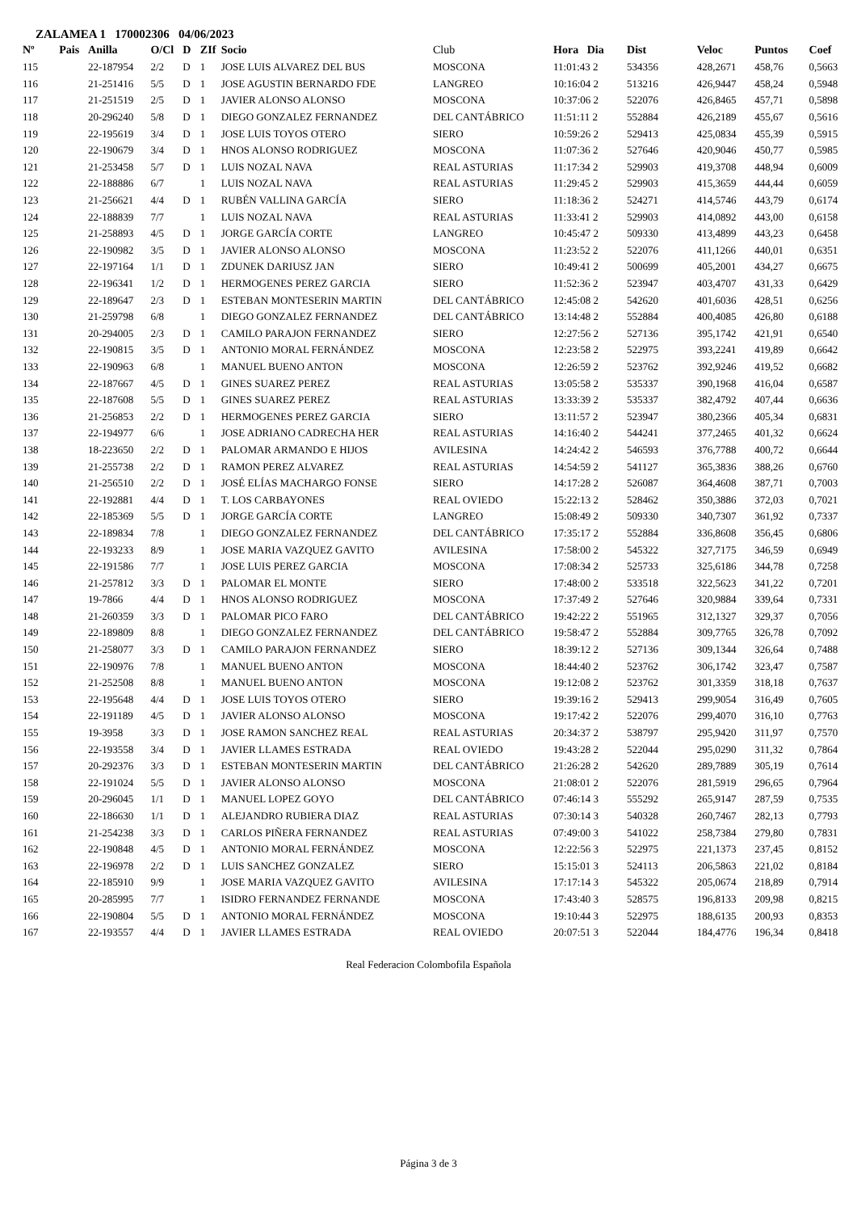ZALAMEA 1 170002306 04/06/2023
| Nº | Pais | Anilla | O/Cl | D | ZIf | Socio | Club | Hora Dia | Dist | Veloc | Puntos | Coef |
| --- | --- | --- | --- | --- | --- | --- | --- | --- | --- | --- | --- | --- |
| 115 | | 22-187954 | 2/2 | D | 1 | JOSE LUIS ALVAREZ DEL BUS | MOSCONA | 11:01:43 2 | 534356 | 428,2671 | 458,76 | 0,5663 |
| 116 | | 21-251416 | 5/5 | D | 1 | JOSE AGUSTIN BERNARDO FDE | LANGREO | 10:16:04 2 | 513216 | 426,9447 | 458,24 | 0,5948 |
| 117 | | 21-251519 | 2/5 | D | 1 | JAVIER ALONSO ALONSO | MOSCONA | 10:37:06 2 | 522076 | 426,8465 | 457,71 | 0,5898 |
| 118 | | 20-296240 | 5/8 | D | 1 | DIEGO GONZALEZ FERNANDEZ | DEL CANTÁBRICO | 11:51:11 2 | 552884 | 426,2189 | 455,67 | 0,5616 |
| 119 | | 22-195619 | 3/4 | D | 1 | JOSE LUIS TOYOS OTERO | SIERO | 10:59:26 2 | 529413 | 425,0834 | 455,39 | 0,5915 |
| 120 | | 22-190679 | 3/4 | D | 1 | HNOS ALONSO RODRIGUEZ | MOSCONA | 11:07:36 2 | 527646 | 420,9046 | 450,77 | 0,5985 |
| 121 | | 21-253458 | 5/7 | D | 1 | LUIS NOZAL NAVA | REAL ASTURIAS | 11:17:34 2 | 529903 | 419,3708 | 448,94 | 0,6009 |
| 122 | | 22-188886 | 6/7 | | 1 | LUIS NOZAL NAVA | REAL ASTURIAS | 11:29:45 2 | 529903 | 415,3659 | 444,44 | 0,6059 |
| 123 | | 21-256621 | 4/4 | D | 1 | RUBÉN VALLINA GARCÍA | SIERO | 11:18:36 2 | 524271 | 414,5746 | 443,79 | 0,6174 |
| 124 | | 22-188839 | 7/7 | | 1 | LUIS NOZAL NAVA | REAL ASTURIAS | 11:33:41 2 | 529903 | 414,0892 | 443,00 | 0,6158 |
| 125 | | 21-258893 | 4/5 | D | 1 | JORGE GARCÍA CORTE | LANGREO | 10:45:47 2 | 509330 | 413,4899 | 443,23 | 0,6458 |
| 126 | | 22-190982 | 3/5 | D | 1 | JAVIER ALONSO ALONSO | MOSCONA | 11:23:52 2 | 522076 | 411,1266 | 440,01 | 0,6351 |
| 127 | | 22-197164 | 1/1 | D | 1 | ZDUNEK DARIUSZ JAN | SIERO | 10:49:41 2 | 500699 | 405,2001 | 434,27 | 0,6675 |
| 128 | | 22-196341 | 1/2 | D | 1 | HERMOGENES PEREZ GARCIA | SIERO | 11:52:36 2 | 523947 | 403,4707 | 431,33 | 0,6429 |
| 129 | | 22-189647 | 2/3 | D | 1 | ESTEBAN MONTESERIN MARTIN | DEL CANTÁBRICO | 12:45:08 2 | 542620 | 401,6036 | 428,51 | 0,6256 |
| 130 | | 21-259798 | 6/8 | | 1 | DIEGO GONZALEZ FERNANDEZ | DEL CANTÁBRICO | 13:14:48 2 | 552884 | 400,4085 | 426,80 | 0,6188 |
| 131 | | 20-294005 | 2/3 | D | 1 | CAMILO PARAJON FERNANDEZ | SIERO | 12:27:56 2 | 527136 | 395,1742 | 421,91 | 0,6540 |
| 132 | | 22-190815 | 3/5 | D | 1 | ANTONIO MORAL FERNÁNDEZ | MOSCONA | 12:23:58 2 | 522975 | 393,2241 | 419,89 | 0,6642 |
| 133 | | 22-190963 | 6/8 | | 1 | MANUEL BUENO ANTON | MOSCONA | 12:26:59 2 | 523762 | 392,9246 | 419,52 | 0,6682 |
| 134 | | 22-187667 | 4/5 | D | 1 | GINES SUAREZ PEREZ | REAL ASTURIAS | 13:05:58 2 | 535337 | 390,1968 | 416,04 | 0,6587 |
| 135 | | 22-187608 | 5/5 | D | 1 | GINES SUAREZ PEREZ | REAL ASTURIAS | 13:33:39 2 | 535337 | 382,4792 | 407,44 | 0,6636 |
| 136 | | 21-256853 | 2/2 | D | 1 | HERMOGENES PEREZ GARCIA | SIERO | 13:11:57 2 | 523947 | 380,2366 | 405,34 | 0,6831 |
| 137 | | 22-194977 | 6/6 | | 1 | JOSE ADRIANO CADRECHA HER | REAL ASTURIAS | 14:16:40 2 | 544241 | 377,2465 | 401,32 | 0,6624 |
| 138 | | 18-223650 | 2/2 | D | 1 | PALOMAR ARMANDO E HIJOS | AVILESINA | 14:24:42 2 | 546593 | 376,7788 | 400,72 | 0,6644 |
| 139 | | 21-255738 | 2/2 | D | 1 | RAMON PEREZ ALVAREZ | REAL ASTURIAS | 14:54:59 2 | 541127 | 365,3836 | 388,26 | 0,6760 |
| 140 | | 21-256510 | 2/2 | D | 1 | JOSÉ ELÍAS MACHARGO FONSE | SIERO | 14:17:28 2 | 526087 | 364,4608 | 387,71 | 0,7003 |
| 141 | | 22-192881 | 4/4 | D | 1 | T. LOS CARBAYONES | REAL OVIEDO | 15:22:13 2 | 528462 | 350,3886 | 372,03 | 0,7021 |
| 142 | | 22-185369 | 5/5 | D | 1 | JORGE GARCÍA CORTE | LANGREO | 15:08:49 2 | 509330 | 340,7307 | 361,92 | 0,7337 |
| 143 | | 22-189834 | 7/8 | | 1 | DIEGO GONZALEZ FERNANDEZ | DEL CANTÁBRICO | 17:35:17 2 | 552884 | 336,8608 | 356,45 | 0,6806 |
| 144 | | 22-193233 | 8/9 | | 1 | JOSE MARIA VAZQUEZ GAVITO | AVILESINA | 17:58:00 2 | 545322 | 327,7175 | 346,59 | 0,6949 |
| 145 | | 22-191586 | 7/7 | | 1 | JOSE LUIS PEREZ GARCIA | MOSCONA | 17:08:34 2 | 525733 | 325,6186 | 344,78 | 0,7258 |
| 146 | | 21-257812 | 3/3 | D | 1 | PALOMAR EL MONTE | SIERO | 17:48:00 2 | 533518 | 322,5623 | 341,22 | 0,7201 |
| 147 | | 19-7866 | 4/4 | D | 1 | HNOS ALONSO RODRIGUEZ | MOSCONA | 17:37:49 2 | 527646 | 320,9884 | 339,64 | 0,7331 |
| 148 | | 21-260359 | 3/3 | D | 1 | PALOMAR PICO FARO | DEL CANTÁBRICO | 19:42:22 2 | 551965 | 312,1327 | 329,37 | 0,7056 |
| 149 | | 22-189809 | 8/8 | | 1 | DIEGO GONZALEZ FERNANDEZ | DEL CANTÁBRICO | 19:58:47 2 | 552884 | 309,7765 | 326,78 | 0,7092 |
| 150 | | 21-258077 | 3/3 | D | 1 | CAMILO PARAJON FERNANDEZ | SIERO | 18:39:12 2 | 527136 | 309,1344 | 326,64 | 0,7488 |
| 151 | | 22-190976 | 7/8 | | 1 | MANUEL BUENO ANTON | MOSCONA | 18:44:40 2 | 523762 | 306,1742 | 323,47 | 0,7587 |
| 152 | | 21-252508 | 8/8 | | 1 | MANUEL BUENO ANTON | MOSCONA | 19:12:08 2 | 523762 | 301,3359 | 318,18 | 0,7637 |
| 153 | | 22-195648 | 4/4 | D | 1 | JOSE LUIS TOYOS OTERO | SIERO | 19:39:16 2 | 529413 | 299,9054 | 316,49 | 0,7605 |
| 154 | | 22-191189 | 4/5 | D | 1 | JAVIER ALONSO ALONSO | MOSCONA | 19:17:42 2 | 522076 | 299,4070 | 316,10 | 0,7763 |
| 155 | | 19-3958 | 3/3 | D | 1 | JOSE RAMON SANCHEZ REAL | REAL ASTURIAS | 20:34:37 2 | 538797 | 295,9420 | 311,97 | 0,7570 |
| 156 | | 22-193558 | 3/4 | D | 1 | JAVIER LLAMES ESTRADA | REAL OVIEDO | 19:43:28 2 | 522044 | 295,0290 | 311,32 | 0,7864 |
| 157 | | 20-292376 | 3/3 | D | 1 | ESTEBAN MONTESERIN MARTIN | DEL CANTÁBRICO | 21:26:28 2 | 542620 | 289,7889 | 305,19 | 0,7614 |
| 158 | | 22-191024 | 5/5 | D | 1 | JAVIER ALONSO ALONSO | MOSCONA | 21:08:01 2 | 522076 | 281,5919 | 296,65 | 0,7964 |
| 159 | | 20-296045 | 1/1 | D | 1 | MANUEL LOPEZ GOYO | DEL CANTÁBRICO | 07:46:14 3 | 555292 | 265,9147 | 287,59 | 0,7535 |
| 160 | | 22-186630 | 1/1 | D | 1 | ALEJANDRO RUBIERA DIAZ | REAL ASTURIAS | 07:30:14 3 | 540328 | 260,7467 | 282,13 | 0,7793 |
| 161 | | 21-254238 | 3/3 | D | 1 | CARLOS PIÑERA FERNANDEZ | REAL ASTURIAS | 07:49:00 3 | 541022 | 258,7384 | 279,80 | 0,7831 |
| 162 | | 22-190848 | 4/5 | D | 1 | ANTONIO MORAL FERNÁNDEZ | MOSCONA | 12:22:56 3 | 522975 | 221,1373 | 237,45 | 0,8152 |
| 163 | | 22-196978 | 2/2 | D | 1 | LUIS SANCHEZ GONZALEZ | SIERO | 15:15:01 3 | 524113 | 206,5863 | 221,02 | 0,8184 |
| 164 | | 22-185910 | 9/9 | | 1 | JOSE MARIA VAZQUEZ GAVITO | AVILESINA | 17:17:14 3 | 545322 | 205,0674 | 218,89 | 0,7914 |
| 165 | | 20-285995 | 7/7 | | 1 | ISIDRO FERNANDEZ FERNANDE | MOSCONA | 17:43:40 3 | 528575 | 196,8133 | 209,98 | 0,8215 |
| 166 | | 22-190804 | 5/5 | D | 1 | ANTONIO MORAL FERNÁNDEZ | MOSCONA | 19:10:44 3 | 522975 | 188,6135 | 200,93 | 0,8353 |
| 167 | | 22-193557 | 4/4 | D | 1 | JAVIER LLAMES ESTRADA | REAL OVIEDO | 20:07:51 3 | 522044 | 184,4776 | 196,34 | 0,8418 |
Real Federacion Colombofila Española
Página 3 de 3